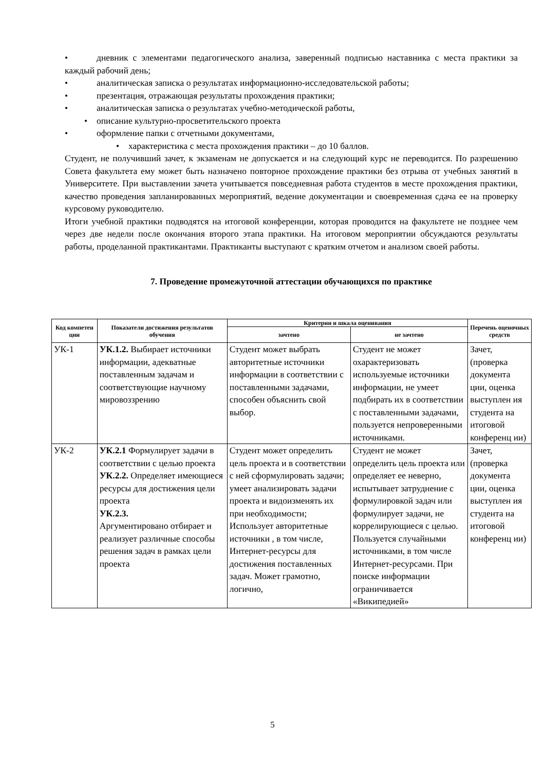• дневник с элементами педагогического анализа, заверенный подписью наставника с места практики за каждый рабочий день;
• аналитическая записка о результатах информационно-исследовательской работы;
• презентация, отражающая результаты прохождения практики;
• аналитическая записка о результатах учебно-методической работы,
• описание культурно-просветительского проекта
• оформление папки с отчетными документами,
• характеристика с места прохождения практики – до 10 баллов.
Студент, не получивший зачет, к экзаменам не допускается и на следующий курс не переводится. По разрешению Совета факультета ему может быть назначено повторное прохождение практики без отрыва от учебных занятий в Университете. При выставлении зачета учитывается повседневная работа студентов в месте прохождения практики, качество проведения запланированных мероприятий, ведение документации и своевременная сдача ее на проверку курсовому руководителю.
Итоги учебной практики подводятся на итоговой конференции, которая проводится на факультете не позднее чем через две недели после окончания второго этапа практики. На итоговом мероприятии обсуждаются результаты работы, проделанной практикантами. Практиканты выступают с кратким отчетом и анализом своей работы.
7. Проведение промежуточной аттестации обучающихся по практике
| Код компетен ции | Показатели достижения результатов обучения | Критерии и шкала оценивания | | Перечень оценочных средств |
| --- | --- | --- | --- | --- |
| | | зачтено | не зачтено | |
| УК-1 | УК.1.2. Выбирает источники информации, адекватные поставленным задачам и соответствующие научному мировоззрению | Студент может выбрать авторитетные источники информации в соответствии с поставленными задачами, способен объяснить свой выбор. | Студент не может охарактеризовать используемые источники информации, не умеет подбирать их в соответствии с поставленными задачами, пользуется непроверенными источниками. | Зачет, (проверка документа ции, оценка выступлен ия студента на итоговой конференц ии) |
| УК-2 | УК.2.1 Формулирует задачи в соответствии с целью проекта УК.2.2. Определяет имеющиеся ресурсы для достижения цели проекта УК.2.3. Аргументировано отбирает и реализует различные способы решения задач в рамках цели проекта | Студент может определить цель проекта и в соответствии с ней сформулировать задачи; умеет анализировать задачи проекта и видоизменять их при необходимости; Использует авторитетные источники , в том числе, Интернет-ресурсы для достижения поставленных задач. Может грамотно, логично, | Студент не может определить цель проекта или определяет ее неверно, испытывает затруднение с формулировкой задач или формулирует задачи, не коррелирующиеся с целью. Пользуется случайными источниками, в том числе Интернет-ресурсами. При поиске информации ограничивается «Википедией» | Зачет, (проверка документа ции, оценка выступлен ия студента на итоговой конференц ии) |
5